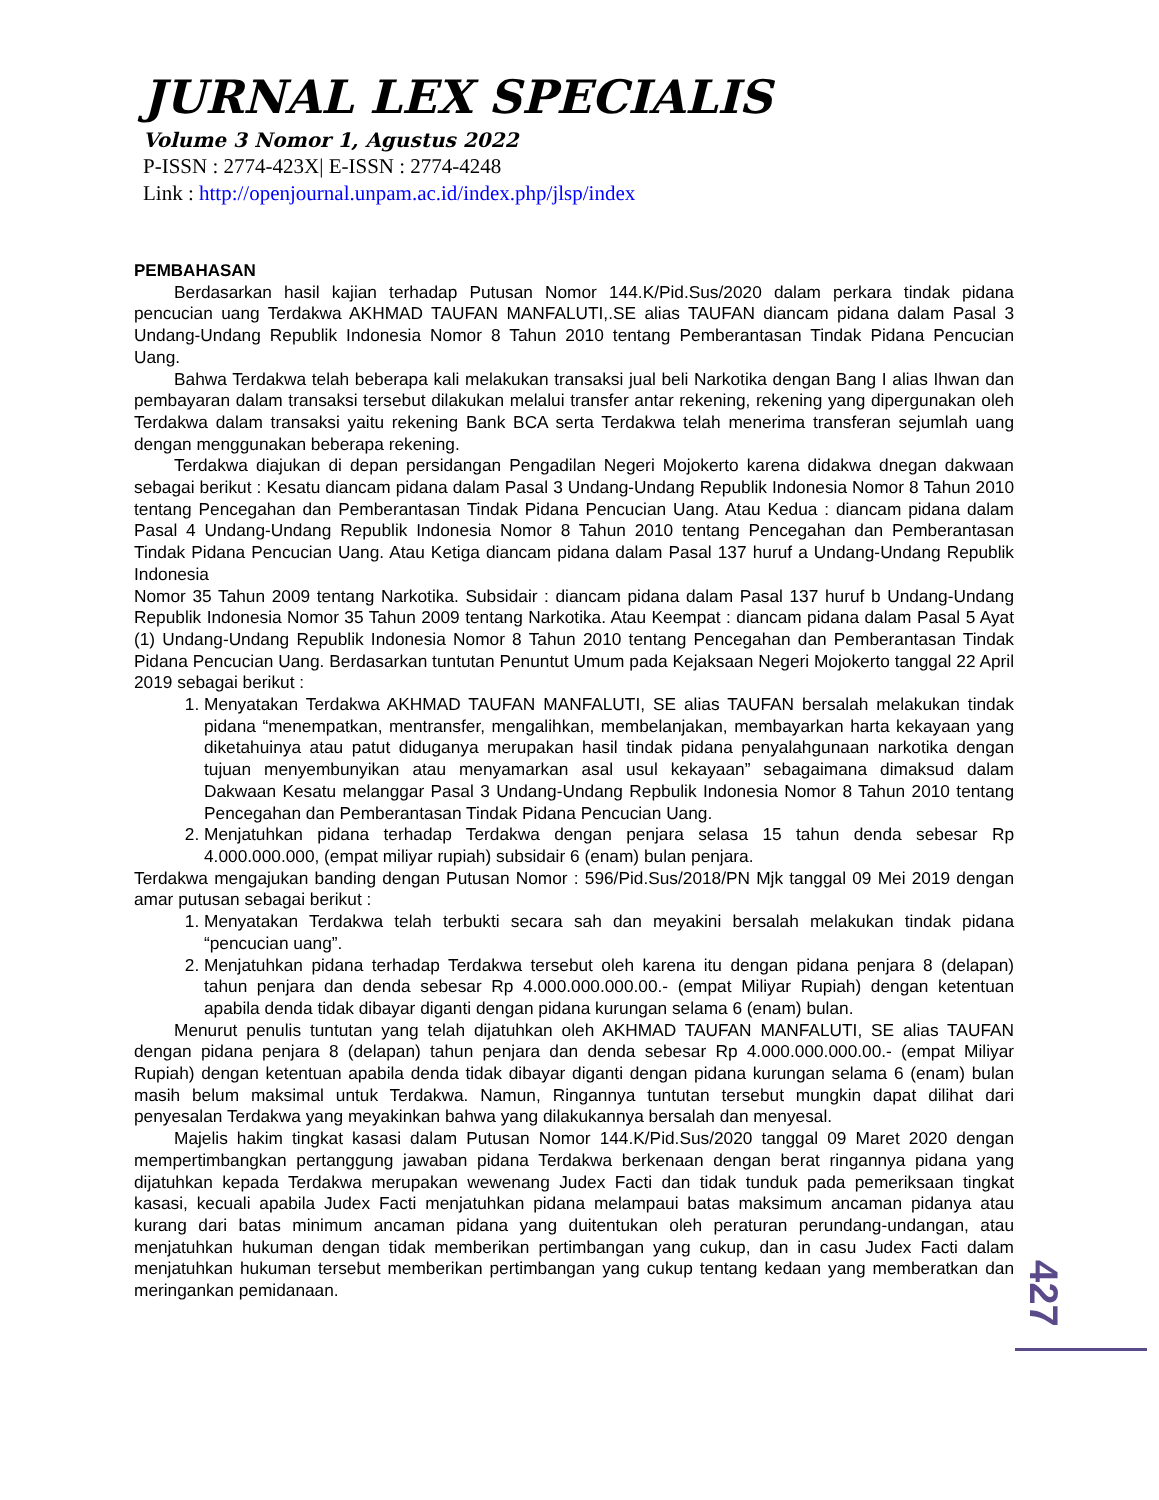JURNAL LEX SPECIALIS
Volume 3 Nomor 1, Agustus 2022
P-ISSN : 2774-423X| E-ISSN : 2774-4248
Link : http://openjournal.unpam.ac.id/index.php/jlsp/index
PEMBAHASAN
Berdasarkan hasil kajian terhadap Putusan Nomor 144.K/Pid.Sus/2020 dalam perkara tindak pidana pencucian uang Terdakwa AKHMAD TAUFAN MANFALUTI,.SE alias TAUFAN diancam pidana dalam Pasal 3 Undang-Undang Republik Indonesia Nomor 8 Tahun 2010 tentang Pemberantasan Tindak Pidana Pencucian Uang.
Bahwa Terdakwa telah beberapa kali melakukan transaksi jual beli Narkotika dengan Bang I alias Ihwan dan pembayaran dalam transaksi tersebut dilakukan melalui transfer antar rekening, rekening yang dipergunakan oleh Terdakwa dalam transaksi yaitu rekening Bank BCA serta Terdakwa telah menerima transferan sejumlah uang dengan menggunakan beberapa rekening.
Terdakwa diajukan di depan persidangan Pengadilan Negeri Mojokerto karena didakwa dnegan dakwaan sebagai berikut : Kesatu diancam pidana dalam Pasal 3 Undang-Undang Republik Indonesia Nomor 8 Tahun 2010 tentang Pencegahan dan Pemberantasan Tindak Pidana Pencucian Uang. Atau Kedua : diancam pidana dalam Pasal 4 Undang-Undang Republik Indonesia Nomor 8 Tahun 2010 tentang Pencegahan dan Pemberantasan Tindak Pidana Pencucian Uang. Atau Ketiga diancam pidana dalam Pasal 137 huruf a Undang-Undang Republik Indonesia
Nomor 35 Tahun 2009 tentang Narkotika. Subsidair : diancam pidana dalam Pasal 137 huruf b Undang-Undang Republik Indonesia Nomor 35 Tahun 2009 tentang Narkotika. Atau Keempat : diancam pidana dalam Pasal 5 Ayat (1) Undang-Undang Republik Indonesia Nomor 8 Tahun 2010 tentang Pencegahan dan Pemberantasan Tindak Pidana Pencucian Uang. Berdasarkan tuntutan Penuntut Umum pada Kejaksaan Negeri Mojokerto tanggal 22 April 2019 sebagai berikut :
1. Menyatakan Terdakwa AKHMAD TAUFAN MANFALUTI, SE alias TAUFAN bersalah melakukan tindak pidana “menempatkan, mentransfer, mengalihkan, membelanjakan, membayarkan harta kekayaan yang diketahuinya atau patut diduganya merupakan hasil tindak pidana penyalahgunaan narkotika dengan tujuan menyembunyikan atau menyamarkan asal usul kekayaan” sebagaimana dimaksud dalam Dakwaan Kesatu melanggar Pasal 3 Undang-Undang Repbulik Indonesia Nomor 8 Tahun 2010 tentang Pencegahan dan Pemberantasan Tindak Pidana Pencucian Uang.
2. Menjatuhkan pidana terhadap Terdakwa dengan penjara selasa 15 tahun denda sebesar Rp 4.000.000.000, (empat miliyar rupiah) subsidair 6 (enam) bulan penjara.
Terdakwa mengajukan banding dengan Putusan Nomor : 596/Pid.Sus/2018/PN Mjk tanggal 09 Mei 2019 dengan amar putusan sebagai berikut :
1. Menyatakan Terdakwa telah terbukti secara sah dan meyakini bersalah melakukan tindak pidana “pencucian uang”.
2. Menjatuhkan pidana terhadap Terdakwa tersebut oleh karena itu dengan pidana penjara 8 (delapan) tahun penjara dan denda sebesar Rp 4.000.000.000.00.- (empat Miliyar Rupiah) dengan ketentuan apabila denda tidak dibayar diganti dengan pidana kurungan selama 6 (enam) bulan.
Menurut penulis tuntutan yang telah dijatuhkan oleh AKHMAD TAUFAN MANFALUTI, SE alias TAUFAN dengan pidana penjara 8 (delapan) tahun penjara dan denda sebesar Rp 4.000.000.000.00.- (empat Miliyar Rupiah) dengan ketentuan apabila denda tidak dibayar diganti dengan pidana kurungan selama 6 (enam) bulan masih belum maksimal untuk Terdakwa. Namun, Ringannya tuntutan tersebut mungkin dapat dilihat dari penyesalan Terdakwa yang meyakinkan bahwa yang dilakukannya bersalah dan menyesal.
Majelis hakim tingkat kasasi dalam Putusan Nomor 144.K/Pid.Sus/2020 tanggal 09 Maret 2020 dengan mempertimbangkan pertanggung jawaban pidana Terdakwa berkenaan dengan berat ringannya pidana yang dijatuhkan kepada Terdakwa merupakan wewenang Judex Facti dan tidak tunduk pada pemeriksaan tingkat kasasi, kecuali apabila Judex Facti menjatuhkan pidana melampaui batas maksimum ancaman pidanya atau kurang dari batas minimum ancaman pidana yang duitentukan oleh peraturan perundang-undangan, atau menjatuhkan hukuman dengan tidak memberikan pertimbangan yang cukup, dan in casu Judex Facti dalam menjatuhkan hukuman tersebut memberikan pertimbangan yang cukup tentang kedaan yang memberatkan dan meringankan pemidanaan.
427